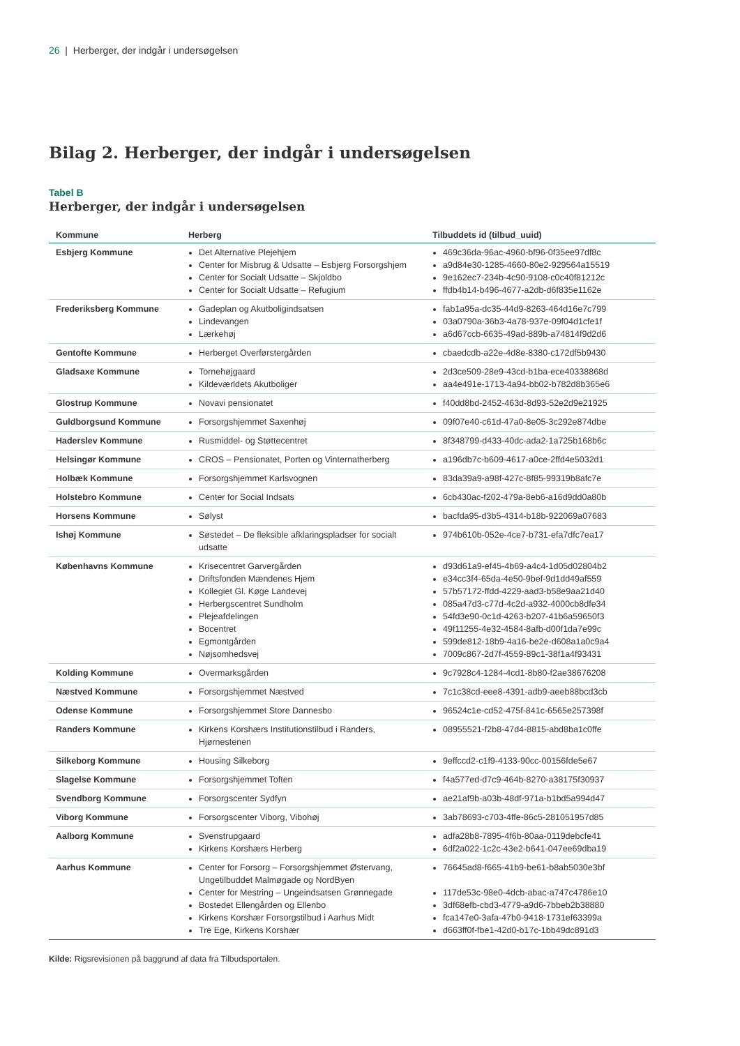26 | Herberger, der indgår i undersøgelsen
Bilag 2. Herberger, der indgår i undersøgelsen
Tabel B
Herberger, der indgår i undersøgelsen
| Kommune | Herberg | Tilbuddets id (tilbud_uuid) |
| --- | --- | --- |
| Esbjerg Kommune | Det Alternative Plejehjem Center for Misbrug & Udsatte – Esbjerg Forsorgshjem Center for Socialt Udsatte – Skjoldbo Center for Socialt Udsatte – Refugium | 469c36da-96ac-4960-bf96-0f35ee97df8c a9d84e30-1285-4660-80e2-929564a15519 9e162ec7-234b-4c90-9108-c0c40f81212c ffdb4b14-b496-4677-a2db-d6f835e1162e |
| Frederiksberg Kommune | Gadeplan og Akutboligindsatsen Lindevangen Lærkehøj | fab1a95a-dc35-44d9-8263-464d16e7c799 03a0790a-36b3-4a78-937e-09f04d1cfe1f a6d67ccb-6635-49ad-889b-a74814f9d2d6 |
| Gentofte Kommune | Herberget Overførstergården | cbaedcdb-a22e-4d8e-8380-c172df5b9430 |
| Gladsaxe Kommune | Tornehøjgaard Kildeværldets Akutboliger | 2d3ce509-28e9-43cd-b1ba-ece40338868d aa4e491e-1713-4a94-bb02-b782d8b365e6 |
| Glostrup Kommune | Novavi pensionatet | f40dd8bd-2452-463d-8d93-52e2d9e21925 |
| Guldborgsund Kommune | Forsorgshjemmet Saxenhøj | 09f07e40-c61d-47a0-8e05-3c292e874dbe |
| Haderslev Kommune | Rusmiddel- og Støttecentret | 8f348799-d433-40dc-ada2-1a725b168b6c |
| Helsingør Kommune | CROS – Pensionatet, Porten og Vinternatherberg | a196db7c-b609-4617-a0ce-2ffd4e5032d1 |
| Holbæk Kommune | Forsorgshjemmet Karlsvognen | 83da39a9-a98f-427c-8f85-99319b8afc7e |
| Holstebro Kommune | Center for Social Indsats | 6cb430ac-f202-479a-8eb6-a16d9dd0a80b |
| Horsens Kommune | Sølyst | bacfda95-d3b5-4314-b18b-922069a07683 |
| Ishøj Kommune | Søstedet – De fleksible afklaringspladser for socialt udsatte | 974b610b-052e-4ce7-b731-efa7dfc7ea17 |
| Københavns Kommune | Krisecentret Garvergården Driftsfonden Mændenes Hjem Kollegiet Gl. Køge Landevej Herbergscentret Sundholm Plejeafdelingen Bocentret Egmontgården Nøjsomhedsvej | d93d61a9-ef45-4b69-a4c4-1d05d02804b2 e34cc3f4-65da-4e50-9bef-9d1dd49af559 57b57172-ffdd-4229-aad3-b58e9aa21d40 085a47d3-c77d-4c2d-a932-4000cb8dfe34 54fd3e90-0c1d-4263-b207-41b6a59650f3 49f11255-4e32-4584-8afb-d00f1da7e99c 599de812-18b9-4a16-be2e-d608a1a0c9a4 7009c867-2d7f-4559-89c1-38f1a4f93431 |
| Kolding Kommune | Overmarksgården | 9c7928c4-1284-4cd1-8b80-f2ae38676208 |
| Næstved Kommune | Forsorgshjemmet Næstved | 7c1c38cd-eee8-4391-adb9-aeeb88bcd3cb |
| Odense Kommune | Forsorgshjemmet Store Dannesbo | 96524c1e-cd52-475f-841c-6565e257398f |
| Randers Kommune | Kirkens Korshærs Institutionstilbud i Randers, Hjørnestenen | 08955521-f2b8-47d4-8815-abd8ba1c0ffe |
| Silkeborg Kommune | Housing Silkeborg | 9effccd2-c1f9-4133-90cc-00156fde5e67 |
| Slagelse Kommune | Forsorgshjemmet Toften | f4a577ed-d7c9-464b-8270-a38175f30937 |
| Svendborg Kommune | Forsorgscenter Sydfyn | ae21af9b-a03b-48df-971a-b1bd5a994d47 |
| Viborg Kommune | Forsorgscenter Viborg, Vibohøj | 3ab78693-c703-4ffe-86c5-281051957d85 |
| Aalborg Kommune | Svenstrupgaard Kirkens Korshærs Herberg | adfa28b8-7895-4f6b-80aa-0119debcfe41 6df2a022-1c2c-43e2-b641-047ee69dba19 |
| Aarhus Kommune | Center for Forsorg – Forsorgshjemmet Østervang, Ungetilbuddet Malmøgade og NordByen Center for Mestring – Ungeindsatsen Grønnegade Bostedet Ellengården og Ellenbo Kirkens Korshær Forsorgstilbud i Aarhus Midt Tre Ege, Kirkens Korshær | 76645ad8-f665-41b9-be61-b8ab5030e3bf 117de53c-98e0-4dcb-abac-a747c4786e10 3df68efb-cbd3-4779-a9d6-7bbeb2b38880 fca147e0-3afa-47b0-9418-1731ef63399a d663ff0f-fbe1-42d0-b17c-1bb49dc891d3 |
Kilde: Rigsrevisionen på baggrund af data fra Tilbudsportalen.